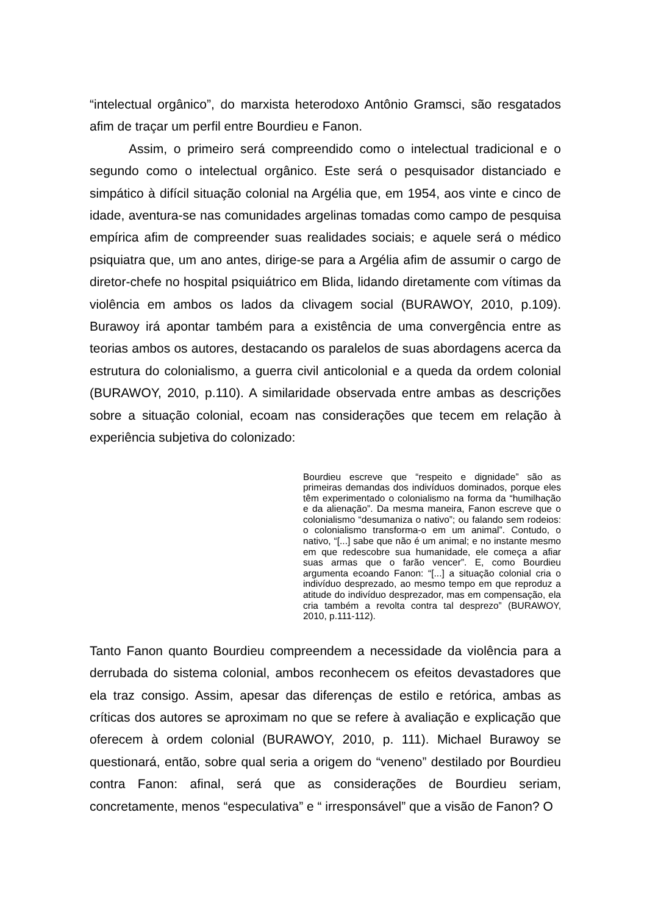“intelectual orgânico”, do marxista heterodoxo Antônio Gramsci, são resgatados afim de traçar um perfil entre Bourdieu e Fanon.
Assim, o primeiro será compreendido como o intelectual tradicional e o segundo como o intelectual orgânico. Este será o pesquisador distanciado e simpático à difícil situação colonial na Argélia que, em 1954, aos vinte e cinco de idade, aventura-se nas comunidades argelinas tomadas como campo de pesquisa empírica afim de compreender suas realidades sociais; e aquele será o médico psiquiatra que, um ano antes, dirige-se para a Argélia afim de assumir o cargo de diretor-chefe no hospital psiquiátrico em Blida, lidando diretamente com vítimas da violência em ambos os lados da clivagem social (BURAWOY, 2010, p.109). Burawoy irá apontar também para a existência de uma convergência entre as teorias ambos os autores, destacando os paralelos de suas abordagens acerca da estrutura do colonialismo, a guerra civil anticolonial e a queda da ordem colonial (BURAWOY, 2010, p.110). A similaridade observada entre ambas as descrições sobre a situação colonial, ecoam nas considerações que tecem em relação à experiência subjetiva do colonizado:
Bourdieu escreve que “respeito e dignidade” são as primeiras demandas dos indivíduos dominados, porque eles têm experimentado o colonialismo na forma da “humilhação e da alienação”. Da mesma maneira, Fanon escreve que o colonialismo “desumaniza o nativo”; ou falando sem rodeios: o colonialismo transforma-o em um animal”. Contudo, o nativo, “[...] sabe que não é um animal; e no instante mesmo em que redescobre sua humanidade, ele começa a afiar suas armas que o farão vencer”. E, como Bourdieu argumenta ecoando Fanon: “[...] a situação colonial cria o indivíduo desprezado, ao mesmo tempo em que reproduz a atitude do indivíduo desprezador, mas em compensação, ela cria também a revolta contra tal desprezo” (BURAWOY, 2010, p.111-112).
Tanto Fanon quanto Bourdieu compreendem a necessidade da violência para a derrubada do sistema colonial, ambos reconhecem os efeitos devastadores que ela traz consigo. Assim, apesar das diferenças de estilo e retórica, ambas as críticas dos autores se aproximam no que se refere à avaliação e explicação que oferecem à ordem colonial (BURAWOY, 2010, p. 111). Michael Burawoy se questionará, então, sobre qual seria a origem do “veneno” destilado por Bourdieu contra Fanon: afinal, será que as considerações de Bourdieu seriam, concretamente, menos “especulativa” e “ irresponsável” que a visão de Fanon? O